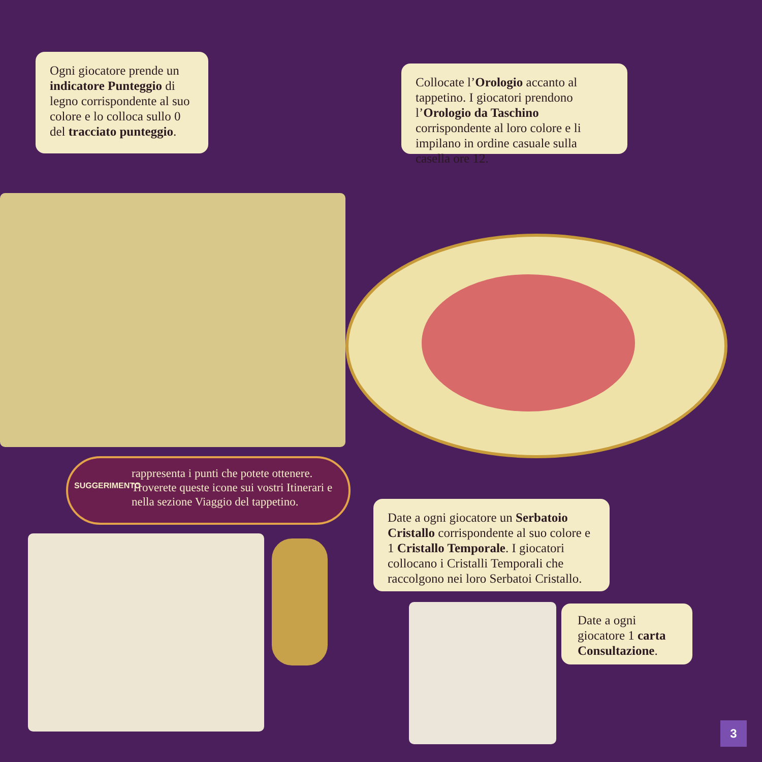Ogni giocatore prende un indicatore Punteggio di legno corrispondente al suo colore e lo colloca sullo 0 del tracciato punteggio.
Collocate l’Orologio accanto al tappetino. I giocatori prendono l’Orologio da Taschino corrispondente al loro colore e li impilano in ordine casuale sulla casella ore 12.
SUGGERIMENTO
rappresenta i punti che potete ottenere. Troverete queste icone sui vostri Itinerari e nella sezione Viaggio del tappetino.
Date a ogni giocatore un Serbatoio Cristallo corrispondente al suo colore e 1 Cristallo Temporale. I giocatori collocano i Cristalli Temporali che raccolgono nei loro Serbatoi Cristallo.
Date a ogni giocatore 1 carta Consultazione.
3